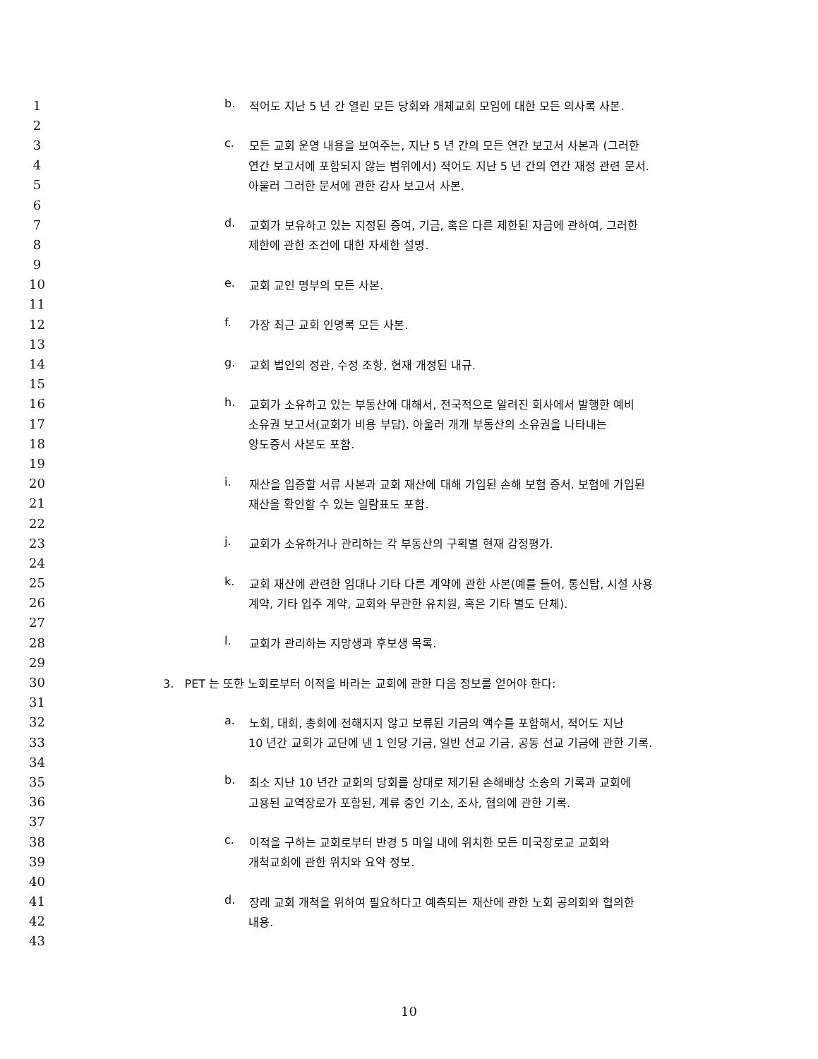1 b. 적어도 지난 5 년 간 열린 모든 당회와 개체교회 모임에 대한 모든 의사록 사본.
2
3 c. 모든 교회 운영 내용을 보여주는, 지난 5 년 간의 모든 연간 보고서 사본과 (그러한
4 연간 보고서에 포함되지 않는 범위에서) 적어도 지난 5 년 간의 연간 재정 관련 문서.
5 아울러 그러한 문서에 관한 감사 보고서 사본.
6
7 d. 교회가 보유하고 있는 지정된 증여, 기금, 혹은 다른 제한된 자금에 관하여, 그러한
8 제한에 관한 조건에 대한 자세한 설명.
9
10 e. 교회 교인 명부의 모든 사본.
11
12 f. 가장 최근 교회 인명록 모든 사본.
13
14 g. 교회 법인의 정관, 수정 조항, 현재 개정된 내규.
15
16 h. 교회가 소유하고 있는 부동산에 대해서, 전국적으로 알려진 회사에서 발행한 예비
17 소유권 보고서(교회가 비용 부담). 아울러 개개 부동산의 소유권을 나타내는
18 양도증서 사본도 포함.
19
20 i. 재산을 입증할 서류 사본과 교회 재산에 대해 가입된 손해 보험 증서. 보험에 가입된
21 재산을 확인할 수 있는 일람표도 포함.
22
23 j. 교회가 소유하거나 관리하는 각 부동산의 구획별 현재 감정평가.
24
25 k. 교회 재산에 관련한 임대나 기타 다른 계약에 관한 사본(예를 들어, 통신탑, 시설 사용
26 계약, 기타 입주 계약, 교회와 무관한 유치원, 혹은 기타 별도 단체).
27
28 l. 교회가 관리하는 지망생과 후보생 목록.
29
30 3. PET 는 또한 노회로부터 이적을 바라는 교회에 관한 다음 정보를 얻어야 한다:
31
32 a. 노회, 대회, 총회에 전해지지 않고 보류된 기금의 액수를 포함해서, 적어도 지난
33 10 년간 교회가 교단에 낸 1 인당 기금, 일반 선교 기금, 공동 선교 기금에 관한 기록.
34
35 b. 최소 지난 10 년간 교회의 당회를 상대로 제기된 손해배상 소송의 기록과 교회에
36 고용된 교역장로가 포함된, 계류 중인 기소, 조사, 협의에 관한 기록.
37
38 c. 이적을 구하는 교회로부터 반경 5 마일 내에 위치한 모든 미국장로교 교회와
39 개척교회에 관한 위치와 요약 정보.
40
41 d. 장래 교회 개척을 위하여 필요하다고 예측되는 재산에 관한 노회 공의회와 협의한
42 내용.
43
10